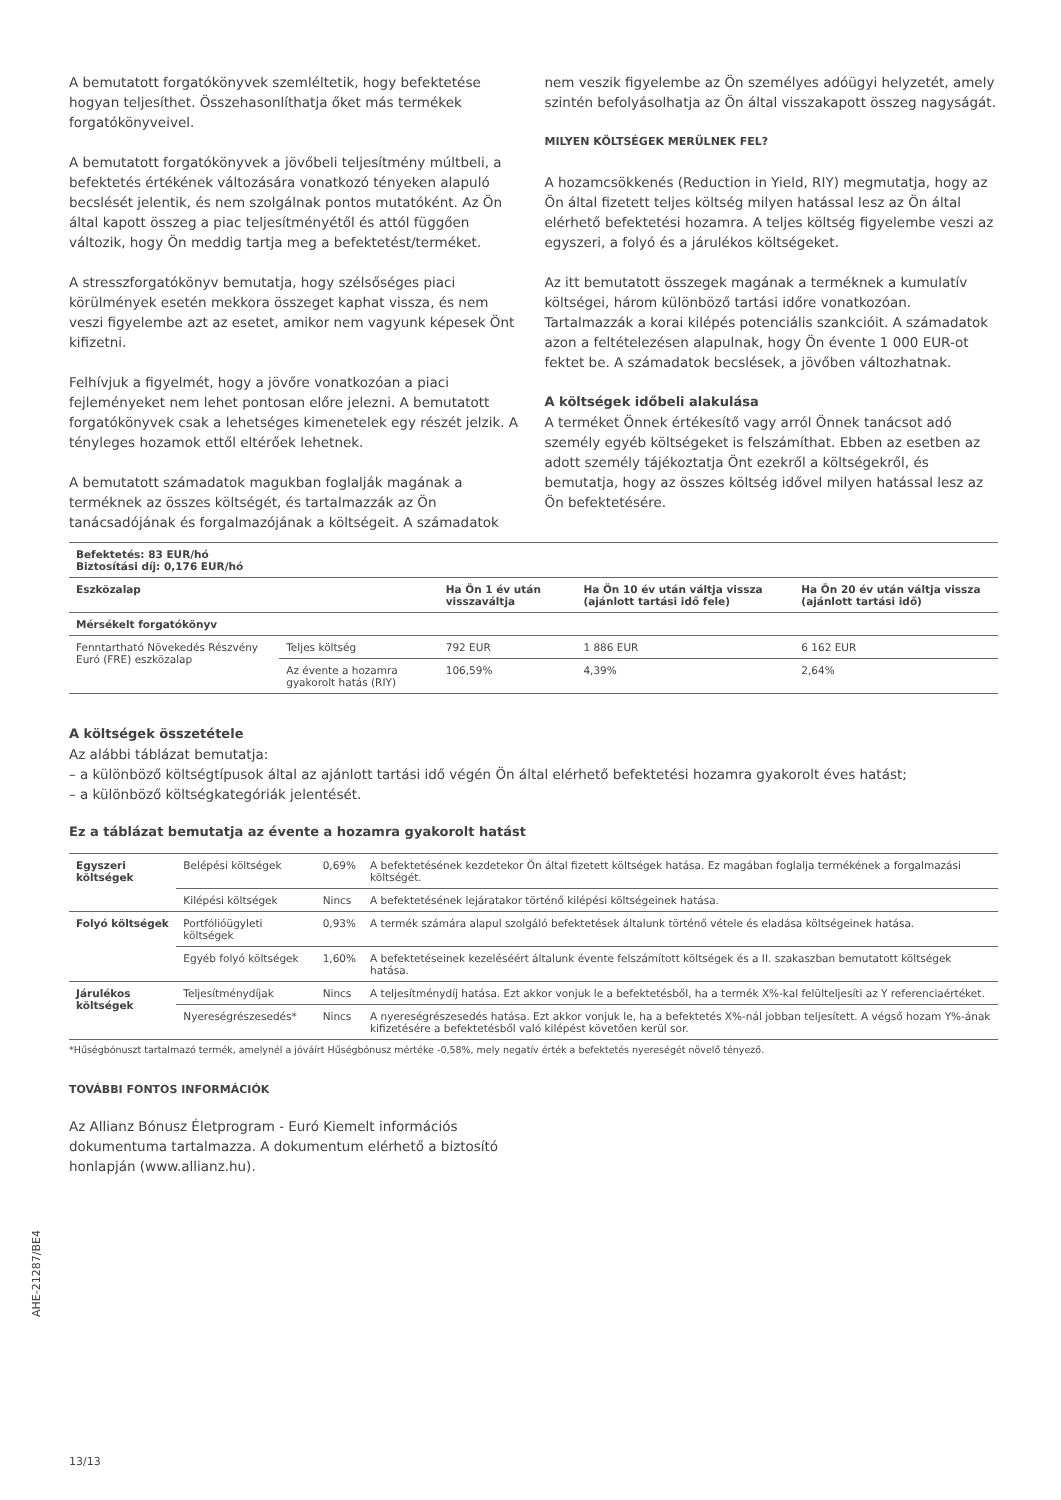A bemutatott forgatókönyvek szemléltetik, hogy befektetése hogyan teljesíthet. Összehasonlíthatja őket más termékek forgatókönyveivel.
A bemutatott forgatókönyvek a jövőbeli teljesítmény múltbeli, a befektetés értékének változására vonatkozó tényeken alapuló becslését jelentik, és nem szolgálnak pontos mutatóként. Az Ön által kapott összeg a piac teljesítményétől és attól függően változik, hogy Ön meddig tartja meg a befektetést/terméket.
A stresszforgatókönyv bemutatja, hogy szélsőséges piaci körülmények esetén mekkora összeget kaphat vissza, és nem veszi figyelembe azt az esetet, amikor nem vagyunk képesek Önt kifizetni.
Felhívjuk a figyelmét, hogy a jövőre vonatkozóan a piaci fejleményeket nem lehet pontosan előre jelezni. A bemutatott forgatókönyvek csak a lehetséges kimenetelek egy részét jelzik. A tényleges hozamok ettől eltérőek lehetnek.
A bemutatott számadatok magukban foglalják magának a terméknek az összes költségét, és tartalmazzák az Ön tanácsadójának és forgalmazójának a költségeit. A számadatok nem veszik figyelembe az Ön személyes adóügyi helyzetét, amely szintén befolyásolhatja az Ön által visszakapott összeg nagyságát.
MILYEN KÖLTSÉGEK MERÜLNEK FEL?
A hozamcsökkenés (Reduction in Yield, RIY) megmutatja, hogy az Ön által fizetett teljes költség milyen hatással lesz az Ön által elérhető befektetési hozamra. A teljes költség figyelembe veszi az egyszeri, a folyó és a járulékos költségeket.
Az itt bemutatott összegek magának a terméknek a kumulatív költségei, három különböző tartási időre vonatkozóan. Tartalmazzák a korai kilépés potenciális szankcióit. A számadatok azon a feltételezésen alapulnak, hogy Ön évente 1 000 EUR-ot fektet be. A számadatok becslések, a jövőben változhatnak.
A költségek időbeli alakulása
A terméket Önnek értékesítő vagy arról Önnek tanácsot adó személy egyéb költségeket is felszámíthat. Ebben az esetben az adott személy tájékoztatja Önt ezekről a költségekről, és bemutatja, hogy az összes költség idővel milyen hatással lesz az Ön befektetésére.
| Befektetés: 83 EUR/hó Biztosítási díj: 0,176 EUR/hó | | | | |
| Eszközalap | | Ha Ön 1 év után visszaváltja | Ha Ön 10 év után váltja vissza (ajánlott tartási idő fele) | Ha Ön 20 év után váltja vissza (ajánlott tartási idő) |
| Mérsékelt forgatókönyv | | | | |
| Fenntartható Növekedés Részvény Euró (FRE) eszközalap | Teljes költség | 792 EUR | 1 886 EUR | 6 162 EUR |
| | Az évente a hozamra gyakorolt hatás (RIY) | 106,59% | 4,39% | 2,64% |
A költségek összetétele
Az alábbi táblázat bemutatja:
– a különböző költségtípusok által az ajánlott tartási idő végén Ön által elérhető befektetési hozamra gyakorolt éves hatást;
– a különböző költségkategóriák jelentését.
Ez a táblázat bemutatja az évente a hozamra gyakorolt hatást
| Egyszeri költségek | Belépési költségek | 0,69% | A befektetésének kezdetekor Ön által fizetett költségek hatása. Ez magában foglalja termékének a forgalmazási költségét. |
| | Kilépési költségek | Nincs | A befektetésének lejáratakor történő kilépési költségeinek hatása. |
| Folyó költségek | Portfólióügyleti költségek | 0,93% | A termék számára alapul szolgáló befektetések általunk történő vétele és eladása költségeinek hatása. |
| | Egyéb folyó költségek | 1,60% | A befektetéseinek kezeléséért általunk évente felszámított költségek és a II. szakaszban bemutatott költségek hatása. |
| Járulékos költségek | Teljesítménydíjak | Nincs | A teljesítménydíj hatása. Ezt akkor vonjuk le a befektetésből, ha a termék X%-kal felülteljesíti az Y referenciaértéket. |
| | Nyereségrészesedés* | Nincs | A nyereségrészesedés hatása. Ezt akkor vonjuk le, ha a befektetés X%-nál jobban teljesített. A végső hozam Y%-ának kifizetésére a befektetésből való kilépést követően kerül sor. |
*Hűségbónuszt tartalmazó termék, amelynél a jóváírt Hűségbónusz mértéke -0,58%, mely negatív érték a befektetés nyereségét növelő tényező.
TOVÁBBI FONTOS INFORMÁCIÓK
Az Allianz Bónusz Életprogram - Euró Kiemelt információs dokumentuma tartalmazza. A dokumentum elérhető a biztosító honlapján (www.allianz.hu).
13/13
AHE-21287/BE4